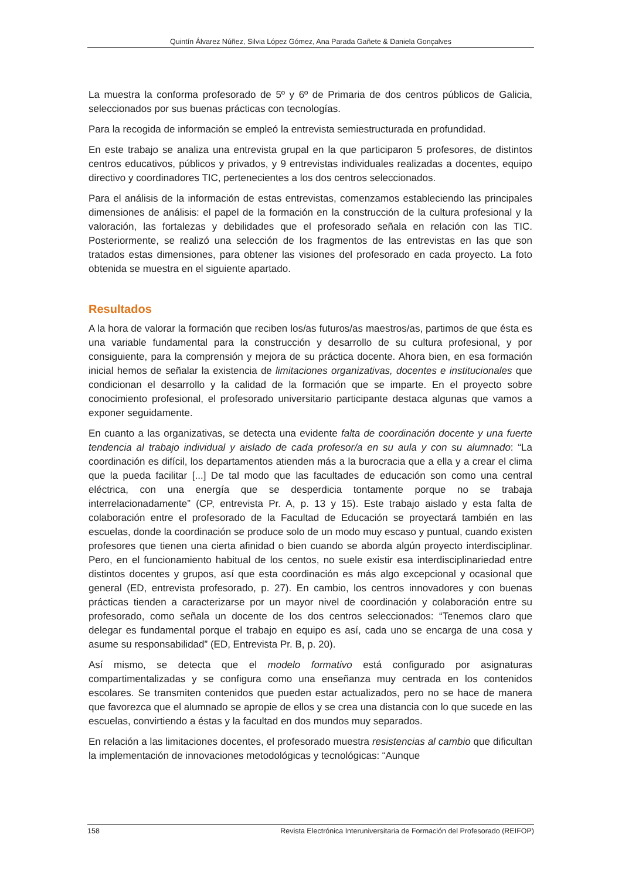Quintín Álvarez Núñez, Silvia López Gómez, Ana Parada Gañete & Daniela Gonçalves
La muestra la conforma profesorado de 5º y 6º de Primaria de dos centros públicos de Galicia, seleccionados por sus buenas prácticas con tecnologías.
Para la recogida de información se empleó la entrevista semiestructurada en profundidad.
En este trabajo se analiza una entrevista grupal en la que participaron 5 profesores, de distintos centros educativos, públicos y privados, y 9 entrevistas individuales realizadas a docentes, equipo directivo y coordinadores TIC, pertenecientes a los dos centros seleccionados.
Para el análisis de la información de estas entrevistas, comenzamos estableciendo las principales dimensiones de análisis: el papel de la formación en la construcción de la cultura profesional y la valoración, las fortalezas y debilidades que el profesorado señala en relación con las TIC. Posteriormente, se realizó una selección de los fragmentos de las entrevistas en las que son tratados estas dimensiones, para obtener las visiones del profesorado en cada proyecto. La foto obtenida se muestra en el siguiente apartado.
Resultados
A la hora de valorar la formación que reciben los/as futuros/as maestros/as, partimos de que ésta es una variable fundamental para la construcción y desarrollo de su cultura profesional, y por consiguiente, para la comprensión y mejora de su práctica docente. Ahora bien, en esa formación inicial hemos de señalar la existencia de limitaciones organizativas, docentes e institucionales que condicionan el desarrollo y la calidad de la formación que se imparte. En el proyecto sobre conocimiento profesional, el profesorado universitario participante destaca algunas que vamos a exponer seguidamente.
En cuanto a las organizativas, se detecta una evidente falta de coordinación docente y una fuerte tendencia al trabajo individual y aislado de cada profesor/a en su aula y con su alumnado: “La coordinación es difícil, los departamentos atienden más a la burocracia que a ella y a crear el clima que la pueda facilitar [...] De tal modo que las facultades de educación son como una central eléctrica, con una energía que se desperdicia tontamente porque no se trabaja interrelacionadamente” (CP, entrevista Pr. A, p. 13 y 15). Este trabajo aislado y esta falta de colaboración entre el profesorado de la Facultad de Educación se proyectará también en las escuelas, donde la coordinación se produce solo de un modo muy escaso y puntual, cuando existen profesores que tienen una cierta afinidad o bien cuando se aborda algún proyecto interdisciplinar. Pero, en el funcionamiento habitual de los centos, no suele existir esa interdisciplinariedad entre distintos docentes y grupos, así que esta coordinación es más algo excepcional y ocasional que general (ED, entrevista profesorado, p. 27). En cambio, los centros innovadores y con buenas prácticas tienden a caracterizarse por un mayor nivel de coordinación y colaboración entre su profesorado, como señala un docente de los dos centros seleccionados: “Tenemos claro que delegar es fundamental porque el trabajo en equipo es así, cada uno se encarga de una cosa y asume su responsabilidad” (ED, Entrevista Pr. B, p. 20).
Así mismo, se detecta que el modelo formativo está configurado por asignaturas compartimentalizadas y se configura como una enseñanza muy centrada en los contenidos escolares. Se transmiten contenidos que pueden estar actualizados, pero no se hace de manera que favorezca que el alumnado se apropie de ellos y se crea una distancia con lo que sucede en las escuelas, convirtiendo a éstas y la facultad en dos mundos muy separados.
En relación a las limitaciones docentes, el profesorado muestra resistencias al cambio que dificultan la implementación de innovaciones metodológicas y tecnológicas: “Aunque
158 Revista Electrónica Interuniversitaria de Formación del Profesorado (REIFOP)